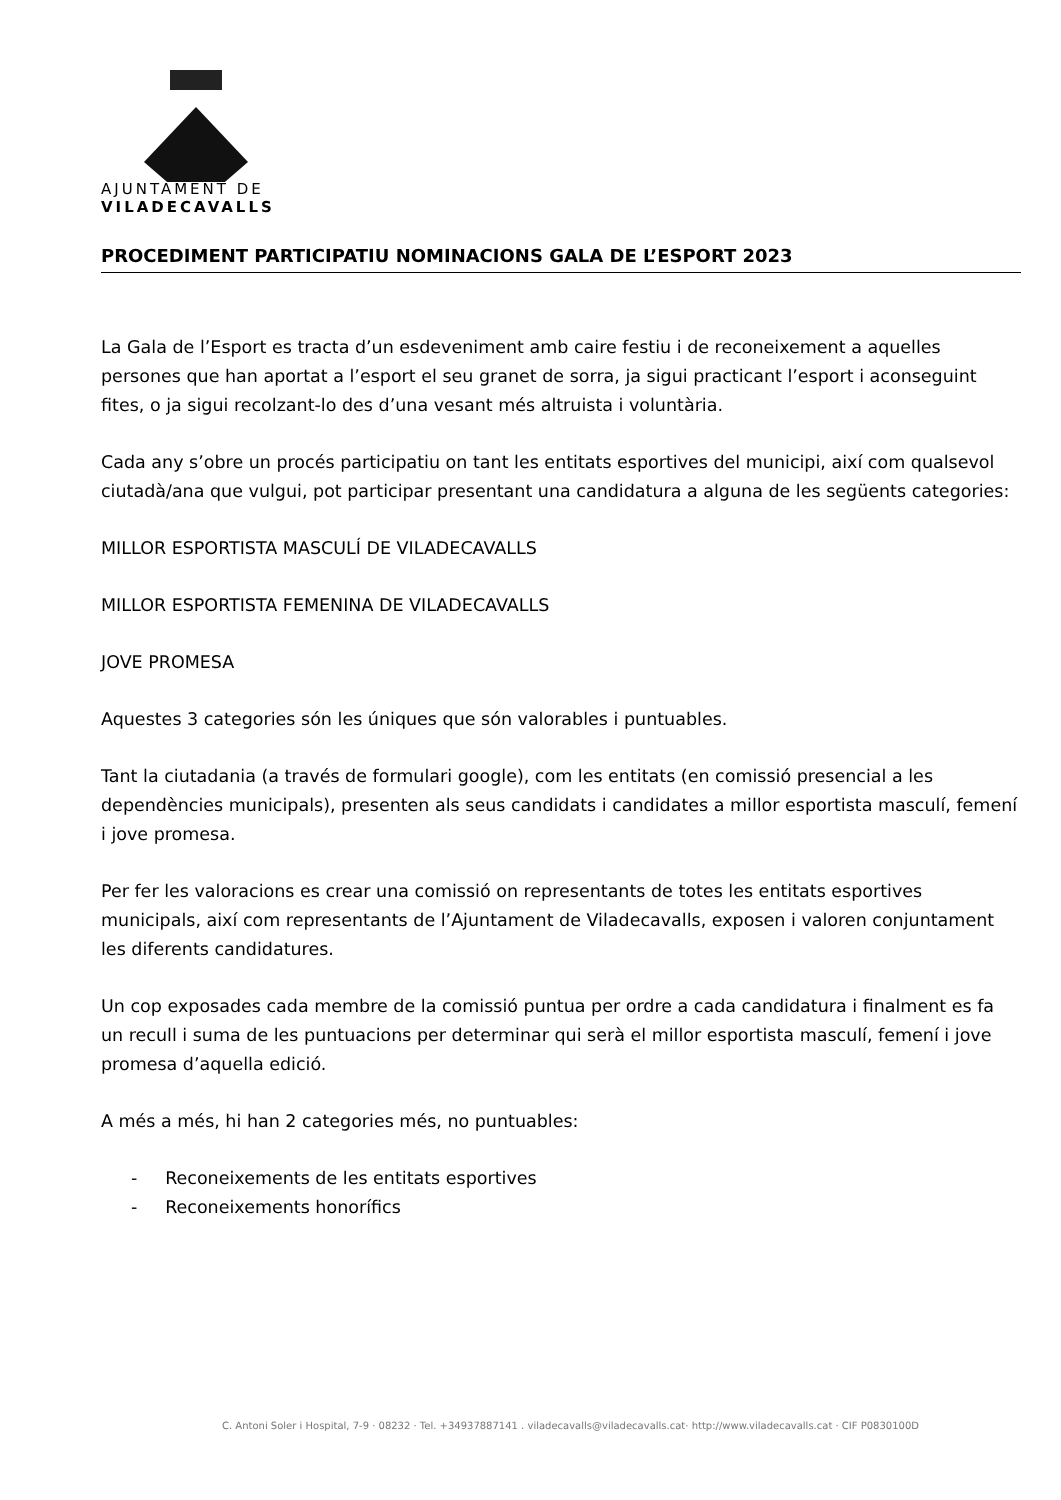AJUNTAMENT DE
VILADECAVALLS
PROCEDIMENT PARTICIPATIU NOMINACIONS GALA DE L’ESPORT 2023
La Gala de l’Esport es tracta d’un esdeveniment amb caire festiu i de reconeixement a aquelles persones que han aportat a l’esport el seu granet de sorra, ja sigui practicant l’esport i aconseguint fites, o ja sigui recolzant-lo des d’una vesant més altruista i voluntària.
Cada any s’obre un procés participatiu on tant les entitats esportives del municipi, així com qualsevol ciutadà/ana que vulgui, pot participar presentant una candidatura a alguna de les següents categories:
MILLOR ESPORTISTA MASCULÍ DE VILADECAVALLS
MILLOR ESPORTISTA FEMENINA DE VILADECAVALLS
JOVE PROMESA
Aquestes 3 categories són les úniques que són valorables i puntuables.
Tant la ciutadania (a través de formulari google), com les entitats (en comissió presencial a les dependències municipals), presenten als seus candidats i candidates a millor esportista masculí, femení i jove promesa.
Per fer les valoracions es crear una comissió on representants de totes les entitats esportives municipals, així com representants de l’Ajuntament de Viladecavalls, exposen i valoren conjuntament les diferents candidatures.
Un cop exposades cada membre de la comissió puntua per ordre a cada candidatura i finalment es fa un recull i suma de les puntuacions per determinar qui serà el millor esportista masculí, femení i jove promesa d’aquella edició.
A més a més, hi han 2 categories més, no puntuables:
- Reconeixements de les entitats esportives
- Reconeixements honorífics
C. Antoni Soler i Hospital, 7-9 · 08232 · Tel. +34937887141 . viladecavalls@viladecavalls.cat· http://www.viladecavalls.cat · CIF P0830100D